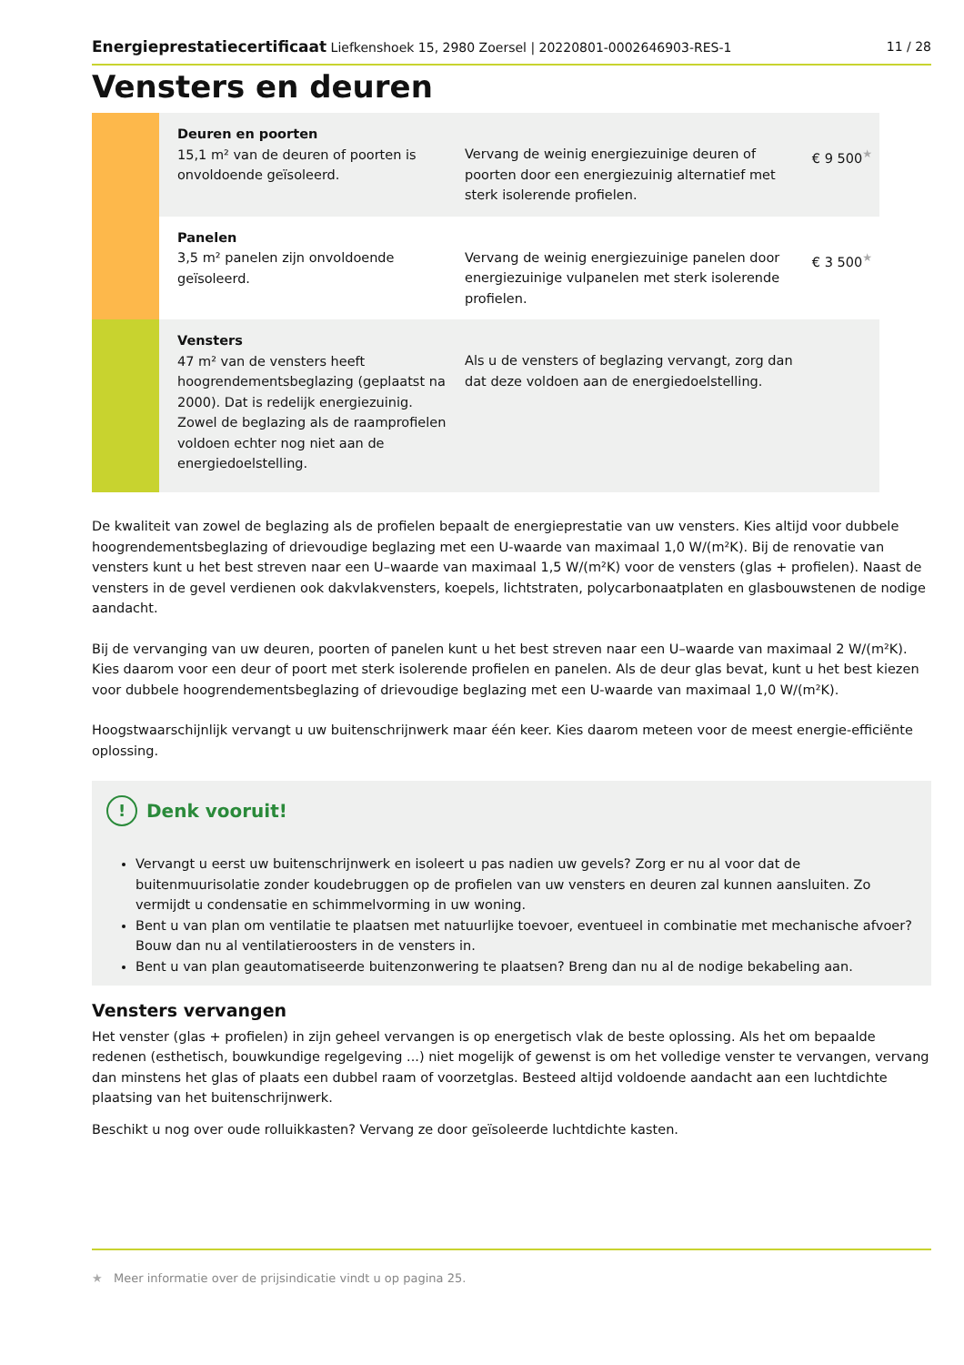Energieprestatiecertificaat Liefkenshoek 15, 2980 Zoersel | 20220801-0002646903-RES-1 11 / 28
Vensters en deuren
| | Deuren en poorten 15,1 m² van de deuren of poorten is onvoldoende geïsoleerd. | Vervang de weinig energiezuinige deuren of poorten door een energiezuinig alternatief met sterk isolerende profielen. | € 9 500<sup>★</sup> |
| | Panelen 3,5 m² panelen zijn onvoldoende geïsoleerd. | Vervang de weinig energiezuinige panelen door energiezuinige vulpanelen met sterk isolerende profielen. | € 3 500<sup>★</sup> |
| | Vensters 47 m² van de vensters heeft hoogrendementsbeglazing (geplaatst na 2000). Dat is redelijk energiezuinig. Zowel de beglazing als de raamprofielen voldoen echter nog niet aan de energiedoelstelling. | Als u de vensters of beglazing vervangt, zorg dan dat deze voldoen aan de energiedoelstelling. | |
De kwaliteit van zowel de beglazing als de profielen bepaalt de energieprestatie van uw vensters. Kies altijd voor dubbele hoogrendementsbeglazing of drievoudige beglazing met een U-waarde van maximaal 1,0 W/(m²K). Bij de renovatie van vensters kunt u het best streven naar een U–waarde van maximaal 1,5 W/(m²K) voor de vensters (glas + profielen). Naast de vensters in de gevel verdienen ook dakvlakvensters, koepels, lichtstraten, polycarbonaatplaten en glasbouwstenen de nodige aandacht.
Bij de vervanging van uw deuren, poorten of panelen kunt u het best streven naar een U–waarde van maximaal 2 W/(m²K). Kies daarom voor een deur of poort met sterk isolerende profielen en panelen. Als de deur glas bevat, kunt u het best kiezen voor dubbele hoogrendementsbeglazing of drievoudige beglazing met een U-waarde van maximaal 1,0 W/(m²K).
Hoogstwaarschijnlijk vervangt u uw buitenschrijnwerk maar één keer. Kies daarom meteen voor de meest energie-efficiënte oplossing.
! Denk vooruit!
Vervangt u eerst uw buitenschrijnwerk en isoleert u pas nadien uw gevels? Zorg er nu al voor dat de buitenmuurisolatie zonder koudebruggen op de profielen van uw vensters en deuren zal kunnen aansluiten. Zo vermijdt u condensatie en schimmelvorming in uw woning.
Bent u van plan om ventilatie te plaatsen met natuurlijke toevoer, eventueel in combinatie met mechanische afvoer? Bouw dan nu al ventilatieroosters in de vensters in.
Bent u van plan geautomatiseerde buitenzonwering te plaatsen? Breng dan nu al de nodige bekabeling aan.
Vensters vervangen
Het venster (glas + profielen) in zijn geheel vervangen is op energetisch vlak de beste oplossing. Als het om bepaalde redenen (esthetisch, bouwkundige regelgeving ...) niet mogelijk of gewenst is om het volledige venster te vervangen, vervang dan minstens het glas of plaats een dubbel raam of voorzetglas. Besteed altijd voldoende aandacht aan een luchtdichte plaatsing van het buitenschrijnwerk.
Beschikt u nog over oude rolluikkasten? Vervang ze door geïsoleerde luchtdichte kasten.
★ Meer informatie over de prijsindicatie vindt u op pagina 25.